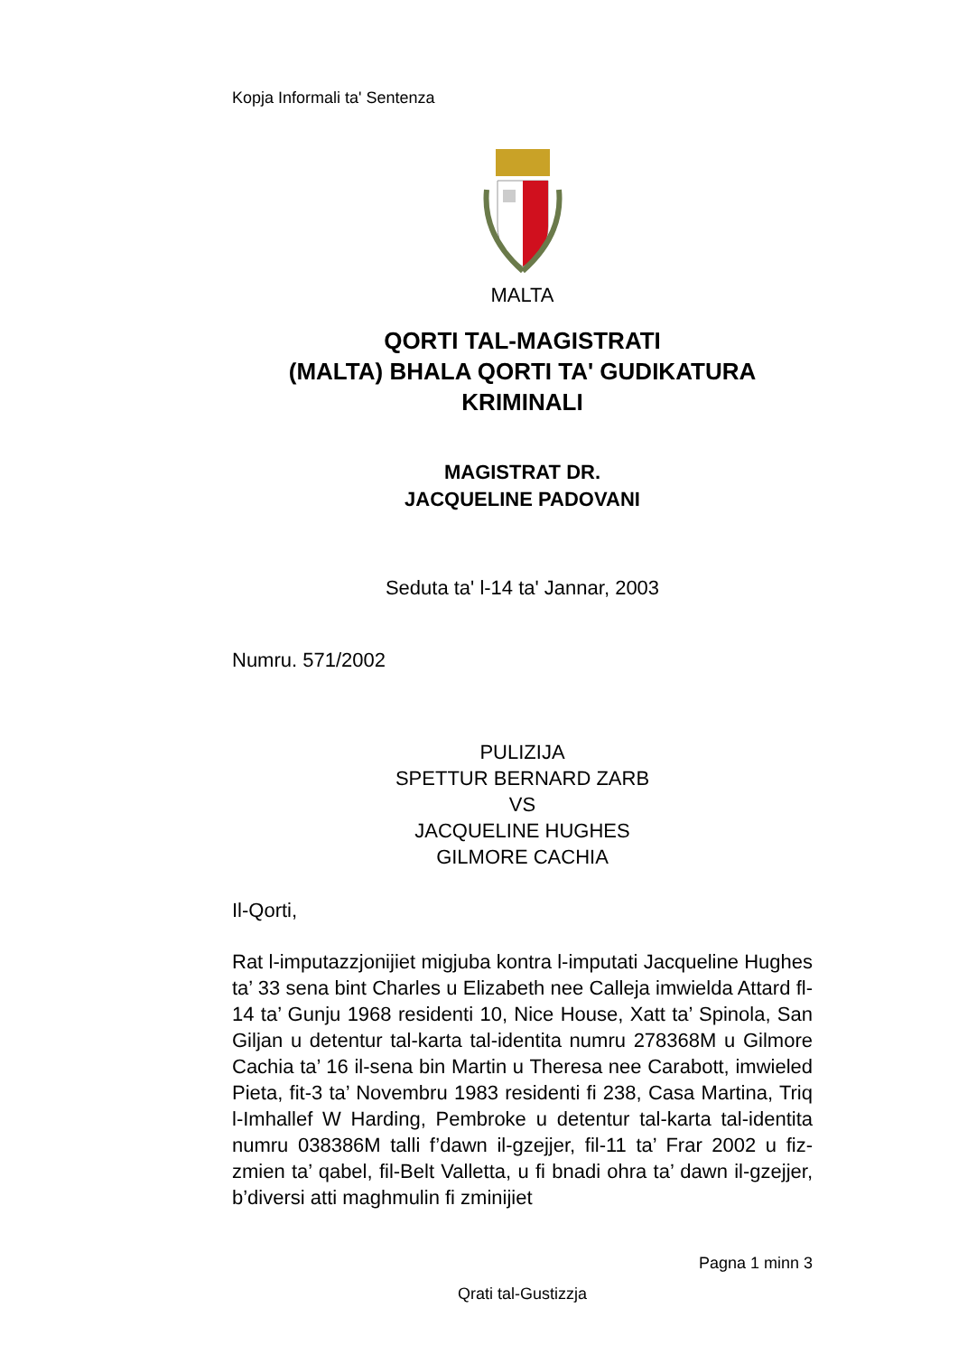Kopja Informali ta' Sentenza
MALTA
QORTI TAL-MAGISTRATI
(MALTA) BHALA QORTI TA' GUDIKATURA
KRIMINALI
MAGISTRAT DR.
JACQUELINE PADOVANI
Seduta ta' l-14 ta' Jannar, 2003
Numru. 571/2002
PULIZIJA
SPETTUR BERNARD ZARB
VS
JACQUELINE HUGHES
GILMORE CACHIA
Il-Qorti,
Rat l-imputazzjonijiet migjuba kontra l-imputati Jacqueline Hughes ta’ 33 sena bint Charles u Elizabeth nee Calleja imwielda Attard fl-14 ta’ Gunju 1968 residenti 10, Nice House, Xatt ta’ Spinola, San Giljan u detentur tal-karta tal-identita numru 278368M u Gilmore Cachia ta’ 16 il-sena bin Martin u Theresa nee Carabott, imwieled Pieta, fit-3 ta’ Novembru 1983 residenti fi 238, Casa Martina, Triq l-Imhallef W Harding, Pembroke u detentur tal-karta tal-identita numru 038386M talli f’dawn il-gzejjer, fil-11 ta’ Frar 2002 u fiz-zmien ta’ qabel, fil-Belt Valletta, u fi bnadi ohra ta’ dawn il-gzejjer, b’diversi atti maghmulin fi zminijiet
Pagna 1 minn 3
Qrati tal-Gustizzja